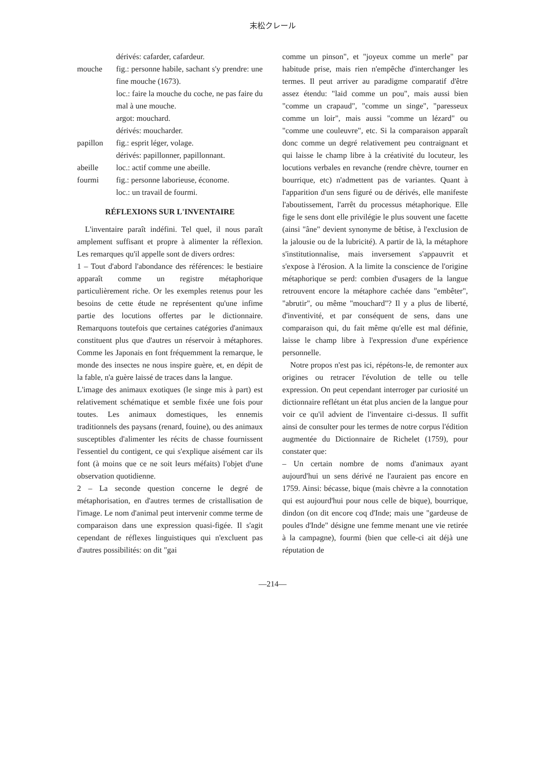末松クレール
dérivés: cafarder, cafardeur.
mouche fig.: personne habile, sachant s'y prendre: une fine mouche (1673).
loc.: faire la mouche du coche, ne pas faire du mal à une mouche.
argot: mouchard.
dérivés: moucharder.
papillon fig.: esprit léger, volage.
dérivés: papillonner, papillonnant.
abeille loc.: actif comme une abeille.
fourmi fig.: personne laborieuse, économe.
loc.: un travail de fourmi.
RÉFLEXIONS SUR L'INVENTAIRE
L'inventaire paraît indéfini. Tel quel, il nous paraît amplement suffisant et propre à alimenter la réflexion. Les remarques qu'il appelle sont de divers ordres:
1 – Tout d'abord l'abondance des références: le bestiaire apparaît comme un registre métaphorique particulièrement riche. Or les exemples retenus pour les besoins de cette étude ne représentent qu'une infime partie des locutions offertes par le dictionnaire. Remarquons toutefois que certaines catégories d'animaux constituent plus que d'autres un réservoir à métaphores. Comme les Japonais en font fréquemment la remarque, le monde des insectes ne nous inspire guère, et, en dépit de la fable, n'a guère laissé de traces dans la langue.
L'image des animaux exotiques (le singe mis à part) est relativement schématique et semble fixée une fois pour toutes. Les animaux domestiques, les ennemis traditionnels des paysans (renard, fouine), ou des animaux susceptibles d'alimenter les récits de chasse fournissent l'essentiel du contigent, ce qui s'explique aisément car ils font (à moins que ce ne soit leurs méfaits) l'objet d'une observation quotidienne.
2 – La seconde question concerne le degré de métaphorisation, en d'autres termes de cristallisation de l'image. Le nom d'animal peut intervenir comme terme de comparaison dans une expression quasi-figée. Il s'agit cependant de réflexes linguistiques qui n'excluent pas d'autres possibilités: on dit "gai
comme un pinson", et "joyeux comme un merle" par habitude prise, mais rien n'empêche d'interchanger les termes. Il peut arriver au paradigme comparatif d'être assez étendu: "laid comme un pou", mais aussi bien "comme un crapaud", "comme un singe", "paresseux comme un loir", mais aussi "comme un lézard" ou "comme une couleuvre", etc. Si la comparaison apparaît donc comme un degré relativement peu contraignant et qui laisse le champ libre à la créativité du locuteur, les locutions verbales en revanche (rendre chèvre, tourner en bourrique, etc) n'admettent pas de variantes. Quant à l'apparition d'un sens figuré ou de dérivés, elle manifeste l'aboutissement, l'arrêt du processus métaphorique. Elle fige le sens dont elle privilégie le plus souvent une facette (ainsi "âne" devient synonyme de bêtise, à l'exclusion de la jalousie ou de la lubricité). A partir de là, la métaphore s'institutionnalise, mais inversement s'appauvrit et s'expose à l'érosion. A la limite la conscience de l'origine métaphorique se perd: combien d'usagers de la langue retrouvent encore la métaphore cachée dans "embêter", "abrutir", ou même "mouchard"? Il y a plus de liberté, d'inventivité, et par conséquent de sens, dans une comparaison qui, du fait même qu'elle est mal définie, laisse le champ libre à l'expression d'une expérience personnelle.
Notre propos n'est pas ici, répétons-le, de remonter aux origines ou retracer l'évolution de telle ou telle expression. On peut cependant interroger par curiosité un dictionnaire reflétant un état plus ancien de la langue pour voir ce qu'il advient de l'inventaire ci-dessus. Il suffit ainsi de consulter pour les termes de notre corpus l'édition augmentée du Dictionnaire de Richelet (1759), pour constater que:
– Un certain nombre de noms d'animaux ayant aujourd'hui un sens dérivé ne l'auraient pas encore en 1759. Ainsi: bécasse, bique (mais chèvre a la connotation qui est aujourd'hui pour nous celle de bique), bourrique, dindon (on dit encore coq d'Inde; mais une "gardeuse de poules d'Inde" désigne une femme menant une vie retirée à la campagne), fourmi (bien que celle-ci ait déjà une réputation de
—214—